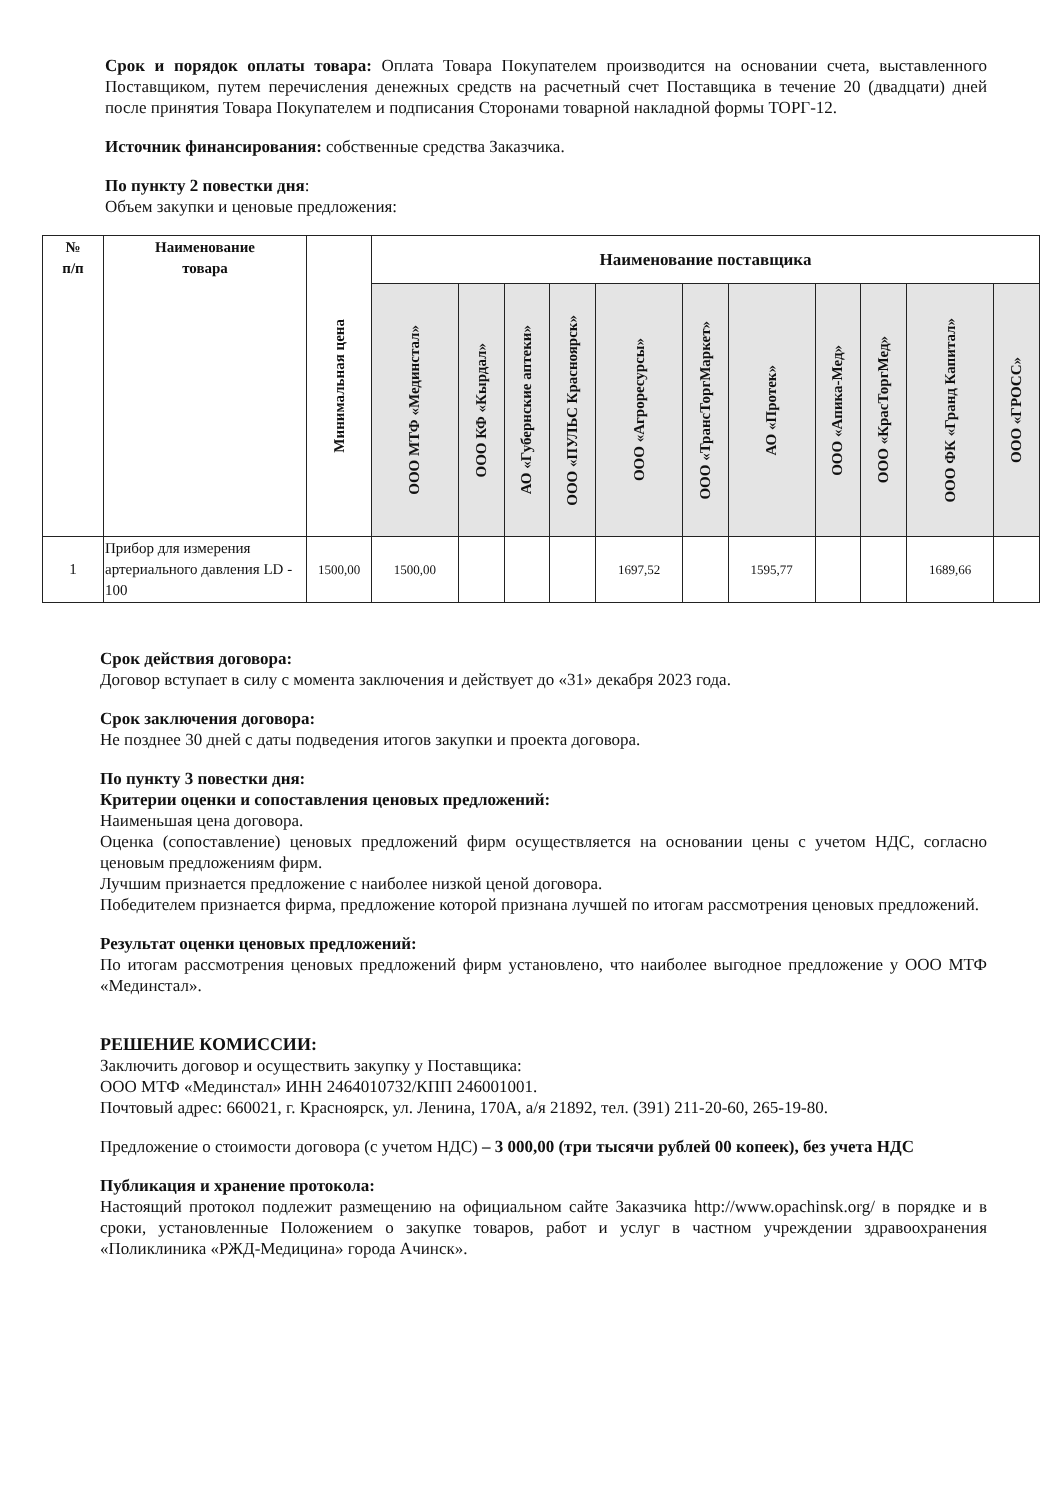Срок и порядок оплаты товара: Оплата Товара Покупателем производится на основании счета, выставленного Поставщиком, путем перечисления денежных средств на расчетный счет Поставщика в течение 20 (двадцати) дней после принятия Товара Покупателем и подписания Сторонами товарной накладной формы ТОРГ-12.
Источник финансирования: собственные средства Заказчика.
По пункту 2 повестки дня:
Объем закупки и ценовые предложения:
| № п/п | Наименование товара | Минимальная цена | Наименование поставщика | | | | | | | | | | |
| --- | --- | --- | --- | --- | --- | --- | --- | --- | --- | --- | --- | --- | --- |
| | | | ООО МТФ «Мединстал» | ООО КФ «Кырдал» | АО «Губернские аптеки» | ООО «ПУЛЬС Красноярск» | ООО «Агроресурсы» | ООО «ТрансТоргМаркет» | АО «Протек» | ООО «Апика-Мед» | ООО «КрасТоргМед» | ООО ФК «Гранд Капитал» | ООО «ГРОСС» |
| 1 | Прибор для измерения артериального давления LD - 100 | 1500,00 | 1500,00 | | | | 1697,52 | | 1595,77 | | | 1689,66 | |
Срок действия договора:
Договор вступает в силу с момента заключения и действует до «31» декабря 2023 года.
Срок заключения договора:
Не позднее 30 дней с даты подведения итогов закупки и проекта договора.
По пункту 3 повестки дня:
Критерии оценки и сопоставления ценовых предложений:
Наименьшая цена договора.
Оценка (сопоставление) ценовых предложений фирм осуществляется на основании цены с учетом НДС, согласно ценовым предложениям фирм.
Лучшим признается предложение с наиболее низкой ценой договора.
Победителем признается фирма, предложение которой признана лучшей по итогам рассмотрения ценовых предложений.
Результат оценки ценовых предложений:
По итогам рассмотрения ценовых предложений фирм установлено, что наиболее выгодное предложение у ООО МТФ «Мединстал».
РЕШЕНИЕ КОМИССИИ:
Заключить договор и осуществить закупку у Поставщика:
ООО МТФ «Мединстал» ИНН 2464010732/КПП 246001001.
Почтовый адрес: 660021, г. Красноярск, ул. Ленина, 170А, а/я 21892, тел. (391) 211-20-60, 265-19-80.
Предложение о стоимости договора (с учетом НДС) – 3 000,00 (три тысячи рублей 00 копеек), без учета НДС
Публикация и хранение протокола:
Настоящий протокол подлежит размещению на официальном сайте Заказчика http://www.opachinsk.org/ в порядке и в сроки, установленные Положением о закупке товаров, работ и услуг в частном учреждении здравоохранения «Поликлиника «РЖД-Медицина» города Ачинск».